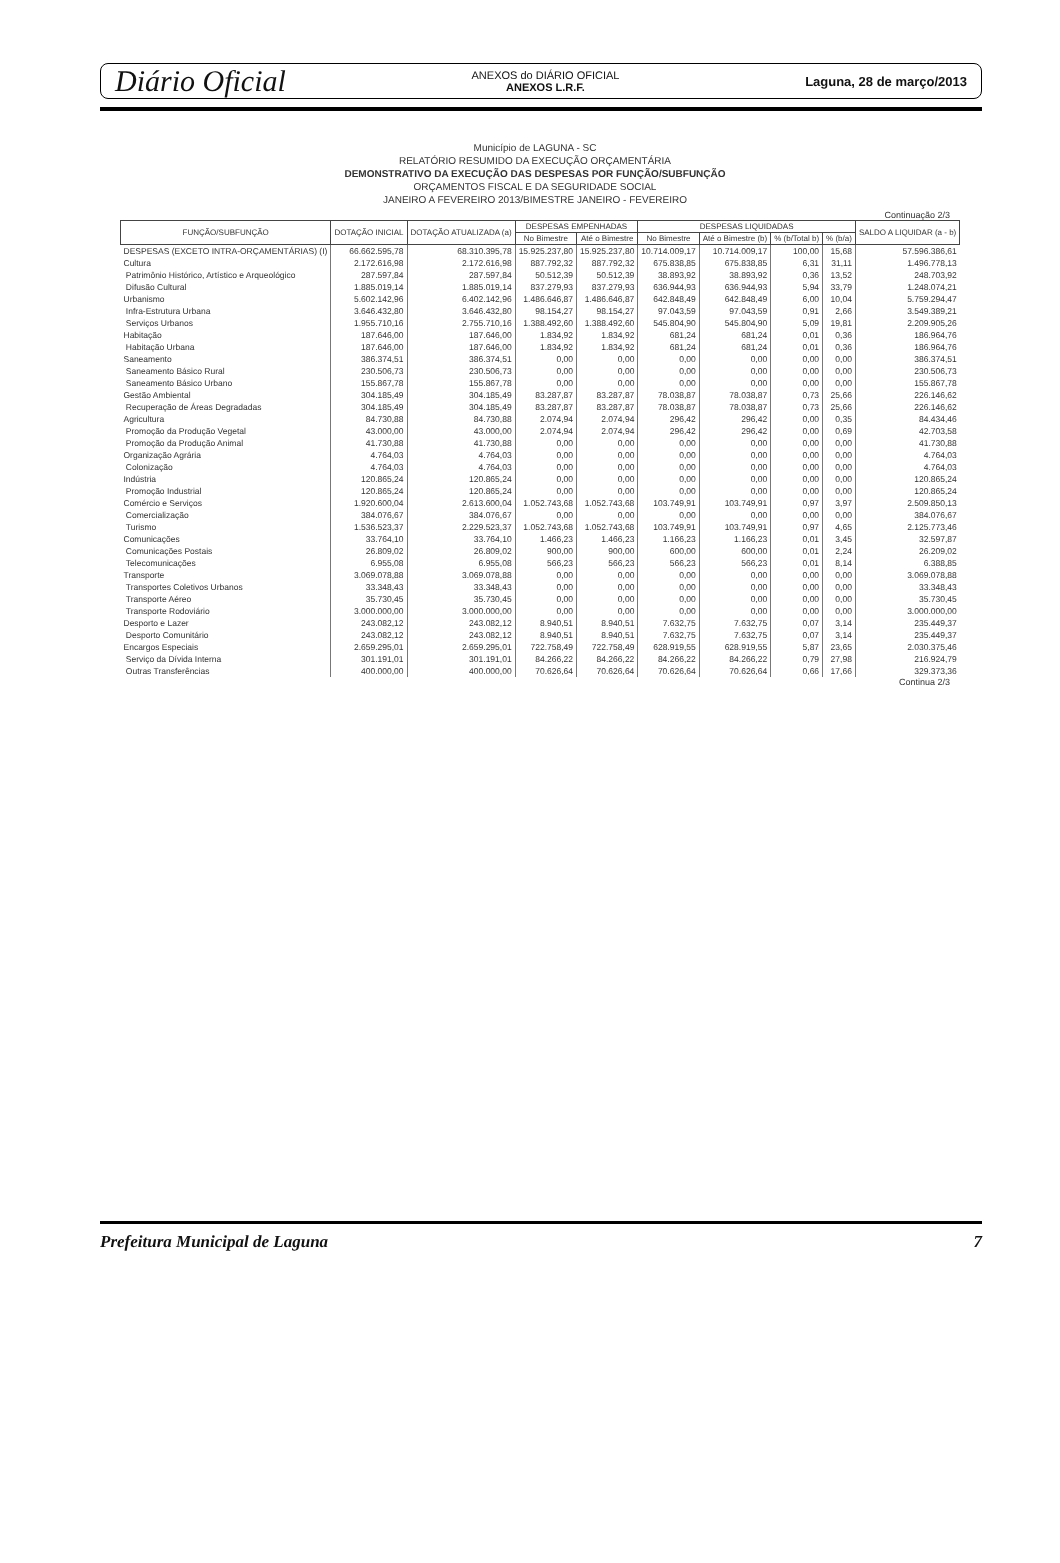Diário Oficial ANEXOS do DIÁRIO OFICIAL
ANEXOS L.R.F. Laguna, 28 de março/2013
Município de LAGUNA - SC
RELATÓRIO RESUMIDO DA EXECUÇÃO ORÇAMENTÁRIA
DEMONSTRATIVO DA EXECUÇÃO DAS DESPESAS POR FUNÇÃO/SUBFUNÇÃO
ORÇAMENTOS FISCAL E DA SEGURIDADE SOCIAL
JANEIRO A FEVEREIRO 2013/BIMESTRE JANEIRO - FEVEREIRO
Continuação 2/3
| FUNÇÃO/SUBFUNÇÃO | DOTAÇÃO INICIAL | DOTAÇÃO ATUALIZADA (a) | DESPESAS EMPENHADAS | | DESPESAS LIQUIDADAS | | | | SALDO A LIQUIDAR (a - b) |
| --- | --- | --- | --- | --- | --- | --- | --- | --- | --- |
| | | | No Bimestre | Até o Bimestre | No Bimestre | Até o Bimestre (b) | % (b/Total b) | % (b/a) | |
| DESPESAS (EXCETO INTRA-ORÇAMENTÁRIAS) (I) | 66.662.595,78 | 68.310.395,78 | 15.925.237,80 | 15.925.237,80 | 10.714.009,17 | 10.714.009,17 | 100,00 | 15,68 | 57.596.386,61 |
| Cultura | 2.172.616,98 | 2.172.616,98 | 887.792,32 | 887.792,32 | 675.838,85 | 675.838,85 | 6,31 | 31,11 | 1.496.778,13 |
| Patrimônio Histórico, Artístico e Arqueológico | 287.597,84 | 287.597,84 | 50.512,39 | 50.512,39 | 38.893,92 | 38.893,92 | 0,36 | 13,52 | 248.703,92 |
| Difusão Cultural | 1.885.019,14 | 1.885.019,14 | 837.279,93 | 837.279,93 | 636.944,93 | 636.944,93 | 5,94 | 33,79 | 1.248.074,21 |
| Urbanismo | 5.602.142,96 | 6.402.142,96 | 1.486.646,87 | 1.486.646,87 | 642.848,49 | 642.848,49 | 6,00 | 10,04 | 5.759.294,47 |
| Infra-Estrutura Urbana | 3.646.432,80 | 3.646.432,80 | 98.154,27 | 98.154,27 | 97.043,59 | 97.043,59 | 0,91 | 2,66 | 3.549.389,21 |
| Serviços Urbanos | 1.955.710,16 | 2.755.710,16 | 1.388.492,60 | 1.388.492,60 | 545.804,90 | 545.804,90 | 5,09 | 19,81 | 2.209.905,26 |
| Habitação | 187.646,00 | 187.646,00 | 1.834,92 | 1.834,92 | 681,24 | 681,24 | 0,01 | 0,36 | 186.964,76 |
| Habitação Urbana | 187.646,00 | 187.646,00 | 1.834,92 | 1.834,92 | 681,24 | 681,24 | 0,01 | 0,36 | 186.964,76 |
| Saneamento | 386.374,51 | 386.374,51 | 0,00 | 0,00 | 0,00 | 0,00 | 0,00 | 0,00 | 386.374,51 |
| Saneamento Básico Rural | 230.506,73 | 230.506,73 | 0,00 | 0,00 | 0,00 | 0,00 | 0,00 | 0,00 | 230.506,73 |
| Saneamento Básico Urbano | 155.867,78 | 155.867,78 | 0,00 | 0,00 | 0,00 | 0,00 | 0,00 | 0,00 | 155.867,78 |
| Gestão Ambiental | 304.185,49 | 304.185,49 | 83.287,87 | 83.287,87 | 78.038,87 | 78.038,87 | 0,73 | 25,66 | 226.146,62 |
| Recuperação de Áreas Degradadas | 304.185,49 | 304.185,49 | 83.287,87 | 83.287,87 | 78.038,87 | 78.038,87 | 0,73 | 25,66 | 226.146,62 |
| Agricultura | 84.730,88 | 84.730,88 | 2.074,94 | 2.074,94 | 296,42 | 296,42 | 0,00 | 0,35 | 84.434,46 |
| Promoção da Produção Vegetal | 43.000,00 | 43.000,00 | 2.074,94 | 2.074,94 | 296,42 | 296,42 | 0,00 | 0,69 | 42.703,58 |
| Promoção da Produção Animal | 41.730,88 | 41.730,88 | 0,00 | 0,00 | 0,00 | 0,00 | 0,00 | 0,00 | 41.730,88 |
| Organização Agrária | 4.764,03 | 4.764,03 | 0,00 | 0,00 | 0,00 | 0,00 | 0,00 | 0,00 | 4.764,03 |
| Colonização | 4.764,03 | 4.764,03 | 0,00 | 0,00 | 0,00 | 0,00 | 0,00 | 0,00 | 4.764,03 |
| Indústria | 120.865,24 | 120.865,24 | 0,00 | 0,00 | 0,00 | 0,00 | 0,00 | 0,00 | 120.865,24 |
| Promoção Industrial | 120.865,24 | 120.865,24 | 0,00 | 0,00 | 0,00 | 0,00 | 0,00 | 0,00 | 120.865,24 |
| Comércio e Serviços | 1.920.600,04 | 2.613.600,04 | 1.052.743,68 | 1.052.743,68 | 103.749,91 | 103.749,91 | 0,97 | 3,97 | 2.509.850,13 |
| Comercialização | 384.076,67 | 384.076,67 | 0,00 | 0,00 | 0,00 | 0,00 | 0,00 | 0,00 | 384.076,67 |
| Turismo | 1.536.523,37 | 2.229.523,37 | 1.052.743,68 | 1.052.743,68 | 103.749,91 | 103.749,91 | 0,97 | 4,65 | 2.125.773,46 |
| Comunicações | 33.764,10 | 33.764,10 | 1.466,23 | 1.466,23 | 1.166,23 | 1.166,23 | 0,01 | 3,45 | 32.597,87 |
| Comunicações Postais | 26.809,02 | 26.809,02 | 900,00 | 900,00 | 600,00 | 600,00 | 0,01 | 2,24 | 26.209,02 |
| Telecomunicações | 6.955,08 | 6.955,08 | 566,23 | 566,23 | 566,23 | 566,23 | 0,01 | 8,14 | 6.388,85 |
| Transporte | 3.069.078,88 | 3.069.078,88 | 0,00 | 0,00 | 0,00 | 0,00 | 0,00 | 0,00 | 3.069.078,88 |
| Transportes Coletivos Urbanos | 33.348,43 | 33.348,43 | 0,00 | 0,00 | 0,00 | 0,00 | 0,00 | 0,00 | 33.348,43 |
| Transporte Aéreo | 35.730,45 | 35.730,45 | 0,00 | 0,00 | 0,00 | 0,00 | 0,00 | 0,00 | 35.730,45 |
| Transporte Rodoviário | 3.000.000,00 | 3.000.000,00 | 0,00 | 0,00 | 0,00 | 0,00 | 0,00 | 0,00 | 3.000.000,00 |
| Desporto e Lazer | 243.082,12 | 243.082,12 | 8.940,51 | 8.940,51 | 7.632,75 | 7.632,75 | 0,07 | 3,14 | 235.449,37 |
| Desporto Comunitário | 243.082,12 | 243.082,12 | 8.940,51 | 8.940,51 | 7.632,75 | 7.632,75 | 0,07 | 3,14 | 235.449,37 |
| Encargos Especiais | 2.659.295,01 | 2.659.295,01 | 722.758,49 | 722.758,49 | 628.919,55 | 628.919,55 | 5,87 | 23,65 | 2.030.375,46 |
| Serviço da Dívida Interna | 301.191,01 | 301.191,01 | 84.266,22 | 84.266,22 | 84.266,22 | 84.266,22 | 0,79 | 27,98 | 216.924,79 |
| Outras Transferências | 400.000,00 | 400.000,00 | 70.626,64 | 70.626,64 | 70.626,64 | 70.626,64 | 0,66 | 17,66 | 329.373,36 |
Continua 2/3
Prefeitura Municipal de Laguna 7